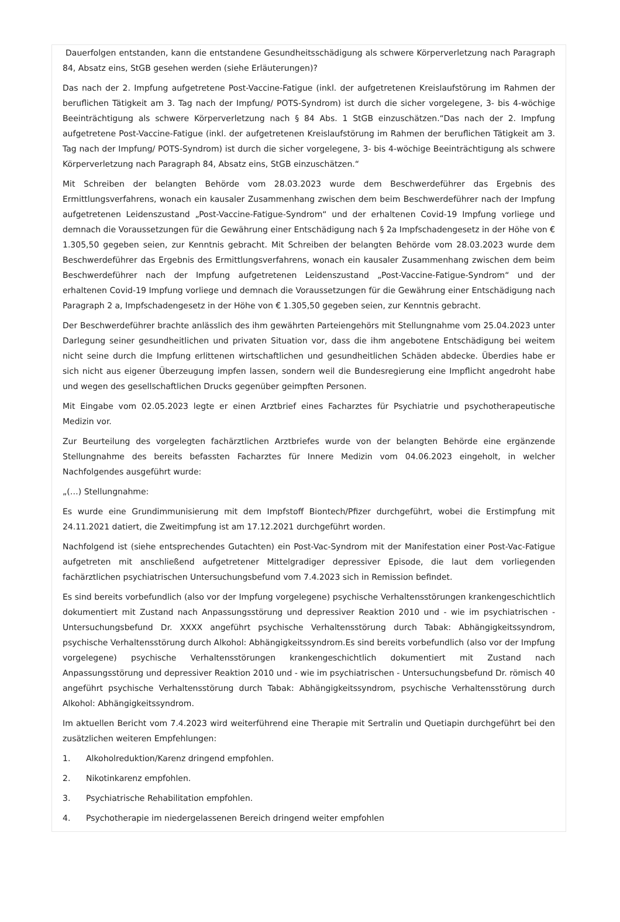Dauerfolgen entstanden, kann die entstandene Gesundheitsschädigung als schwere Körperverletzung nach Paragraph 84, Absatz eins, StGB gesehen werden (siehe Erläuterungen)?
Das nach der 2. Impfung aufgetretene Post-Vaccine-Fatigue (inkl. der aufgetretenen Kreislaufstörung im Rahmen der beruflichen Tätigkeit am 3. Tag nach der Impfung/ POTS-Syndrom) ist durch die sicher vorgelegene, 3- bis 4-wöchige Beeinträchtigung als schwere Körperverletzung nach § 84 Abs. 1 StGB einzuschätzen.“Das nach der 2. Impfung aufgetretene Post-Vaccine-Fatigue (inkl. der aufgetretenen Kreislaufstörung im Rahmen der beruflichen Tätigkeit am 3. Tag nach der Impfung/ POTS-Syndrom) ist durch die sicher vorgelegene, 3- bis 4-wöchige Beeinträchtigung als schwere Körperverletzung nach Paragraph 84, Absatz eins, StGB einzuschätzen.“
Mit Schreiben der belangten Behörde vom 28.03.2023 wurde dem Beschwerdeführer das Ergebnis des Ermittlungsverfahrens, wonach ein kausaler Zusammenhang zwischen dem beim Beschwerdeführer nach der Impfung aufgetretenen Leidenszustand „Post-Vaccine-Fatigue-Syndrom“ und der erhaltenen Covid-19 Impfung vorliege und demnach die Voraussetzungen für die Gewährung einer Entschädigung nach § 2a Impfschadengesetz in der Höhe von € 1.305,50 gegeben seien, zur Kenntnis gebracht. Mit Schreiben der belangten Behörde vom 28.03.2023 wurde dem Beschwerdeführer das Ergebnis des Ermittlungsverfahrens, wonach ein kausaler Zusammenhang zwischen dem beim Beschwerdeführer nach der Impfung aufgetretenen Leidenszustand „Post-Vaccine-Fatigue-Syndrom“ und der erhaltenen Covid-19 Impfung vorliege und demnach die Voraussetzungen für die Gewährung einer Entschädigung nach Paragraph 2 a, Impfschadengesetz in der Höhe von € 1.305,50 gegeben seien, zur Kenntnis gebracht.
Der Beschwerdeführer brachte anlässlich des ihm gewährten Parteiengehörs mit Stellungnahme vom 25.04.2023 unter Darlegung seiner gesundheitlichen und privaten Situation vor, dass die ihm angebotene Entschädigung bei weitem nicht seine durch die Impfung erlittenen wirtschaftlichen und gesundheitlichen Schäden abdecke. Überdies habe er sich nicht aus eigener Überzeugung impfen lassen, sondern weil die Bundesregierung eine Impflicht angedroht habe und wegen des gesellschaftlichen Drucks gegenüber geimpften Personen.
Mit Eingabe vom 02.05.2023 legte er einen Arztbrief eines Facharztes für Psychiatrie und psychotherapeutische Medizin vor.
Zur Beurteilung des vorgelegten fachärztlichen Arztbriefes wurde von der belangten Behörde eine ergänzende Stellungnahme des bereits befassten Facharztes für Innere Medizin vom 04.06.2023 eingeholt, in welcher Nachfolgendes ausgeführt wurde:
„(…) Stellungnahme:
Es wurde eine Grundimmunisierung mit dem Impfstoff Biontech/Pfizer durchgeführt, wobei die Erstimpfung mit 24.11.2021 datiert, die Zweitimpfung ist am 17.12.2021 durchgeführt worden.
Nachfolgend ist (siehe entsprechendes Gutachten) ein Post-Vac-Syndrom mit der Manifestation einer Post-Vac-Fatigue aufgetreten mit anschließend aufgetretener Mittelgradiger depressiver Episode, die laut dem vorliegenden fachärztlichen psychiatrischen Untersuchungsbefund vom 7.4.2023 sich in Remission befindet.
Es sind bereits vorbefundlich (also vor der Impfung vorgelegene) psychische Verhaltensstörungen krankengeschichtlich dokumentiert mit Zustand nach Anpassungsstörung und depressiver Reaktion 2010 und - wie im psychiatrischen - Untersuchungsbefund Dr. XXXX angeführt psychische Verhaltensstörung durch Tabak: Abhängigkeitssyndrom, psychische Verhaltensstörung durch Alkohol: Abhängigkeitssyndrom.Es sind bereits vorbefundlich (also vor der Impfung vorgelegene) psychische Verhaltensstörungen krankengeschichtlich dokumentiert mit Zustand nach Anpassungsstörung und depressiver Reaktion 2010 und - wie im psychiatrischen - Untersuchungsbefund Dr. römisch 40 angeführt psychische Verhaltensstörung durch Tabak: Abhängigkeitssyndrom, psychische Verhaltensstörung durch Alkohol: Abhängigkeitssyndrom.
Im aktuellen Bericht vom 7.4.2023 wird weiterführend eine Therapie mit Sertralin und Quetiapin durchgeführt bei den zusätzlichen weiteren Empfehlungen:
1. Alkoholreduktion/Karenz dringend empfohlen.
2. Nikotinkarenz empfohlen.
3. Psychiatrische Rehabilitation empfohlen.
4. Psychotherapie im niedergelassenen Bereich dringend weiter empfohlen